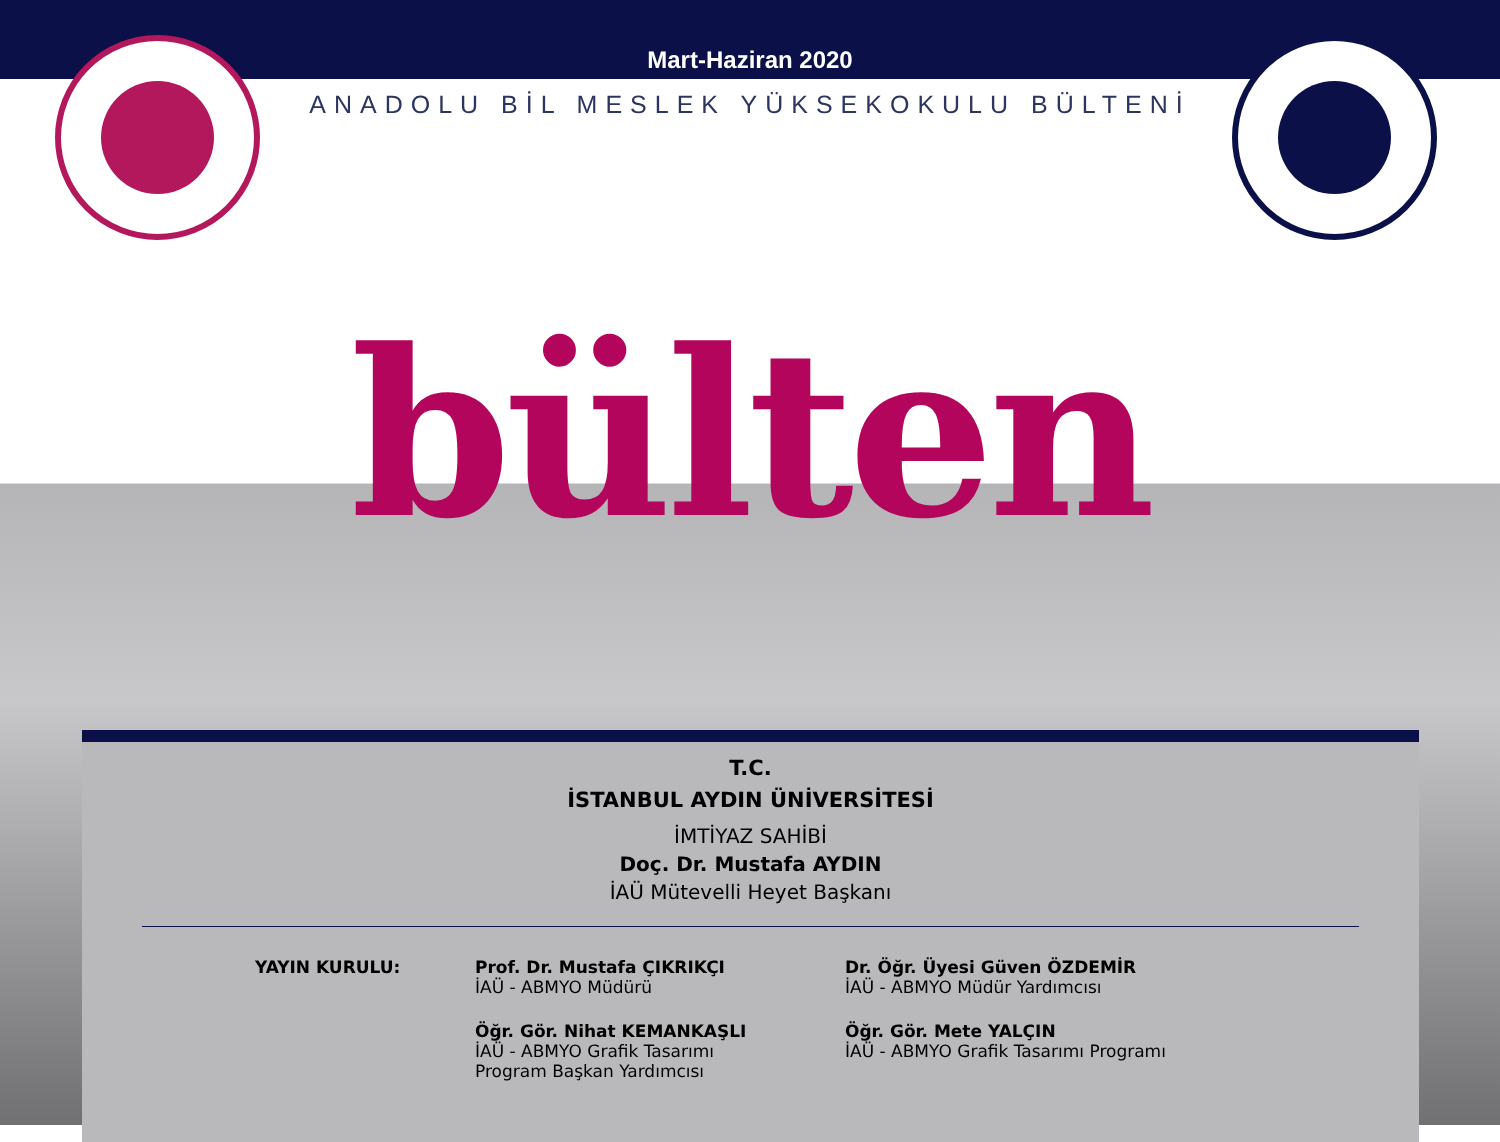Mart-Haziran 2020
ANADOLU BİL MESLEK YÜKSEKOKULU BÜLTENİ
bülten
T.C.
İSTANBUL AYDIN ÜNİVERSİTESİ
İMTİYAZ SAHİBİ
Doç. Dr. Mustafa AYDIN
İAÜ Mütevelli Heyet Başkanı
YAYIN KURULU:
Prof. Dr. Mustafa ÇIKRIKÇI
İAÜ - ABMYO Müdürü
Dr. Öğr. Üyesi Güven ÖZDEMİR
İAÜ - ABMYO Müdür Yardımcısı
Öğr. Gör. Nihat KEMANKAŞLI
İAÜ - ABMYO Grafik Tasarımı
Program Başkan Yardımcısı
Öğr. Gör. Mete YALÇIN
İAÜ - ABMYO Grafik Tasarımı Programı